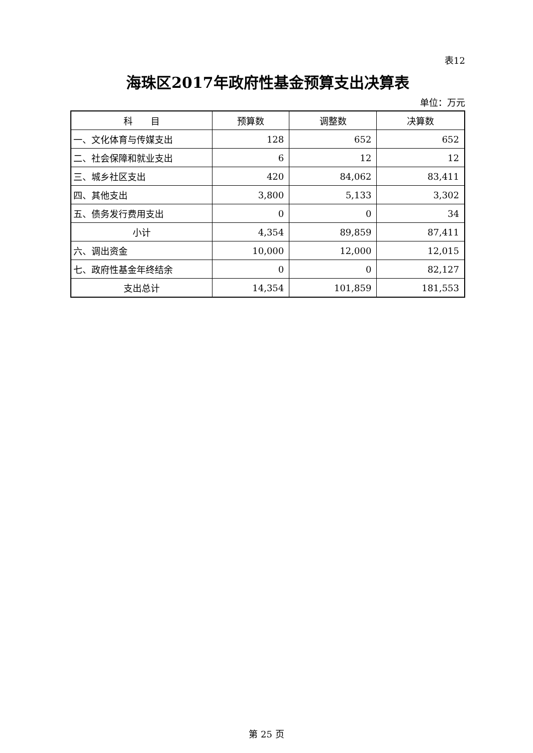表12
海珠区2017年政府性基金预算支出决算表
单位：万元
| 科 目 | 预算数 | 调整数 | 决算数 |
| --- | --- | --- | --- |
| 一、文化体育与传媒支出 | 128 | 652 | 652 |
| 二、社会保障和就业支出 | 6 | 12 | 12 |
| 三、城乡社区支出 | 420 | 84,062 | 83,411 |
| 四、其他支出 | 3,800 | 5,133 | 3,302 |
| 五、债务发行费用支出 | 0 | 0 | 34 |
| 小计 | 4,354 | 89,859 | 87,411 |
| 六、调出资金 | 10,000 | 12,000 | 12,015 |
| 七、政府性基金年终结余 | 0 | 0 | 82,127 |
| 支出总计 | 14,354 | 101,859 | 181,553 |
第 25 页